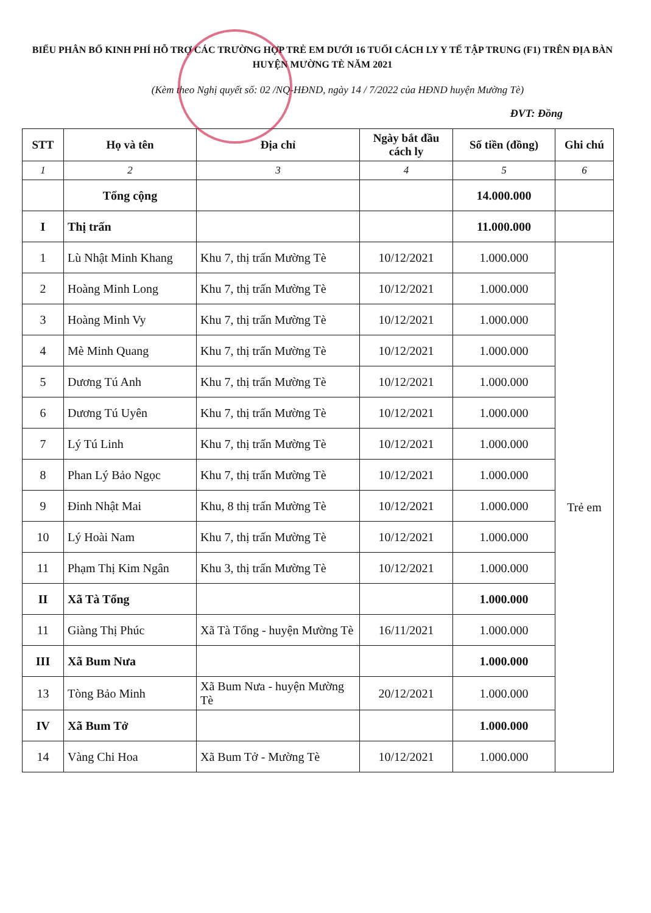BIỂU PHÂN BỔ KINH PHÍ HỖ TRỢ CÁC TRƯỜNG HỢP TRẺ EM DƯỚI 16 TUỔI CÁCH LY Y TẾ TẬP TRUNG (F1) TRÊN ĐỊA BÀN HUYỆN MƯỜNG TÈ NĂM 2021
(Kèm theo Nghị quyết số: 02 /NQ-HĐND, ngày 14 / 7/2022 của HĐND huyện Mường Tè)
ĐVT: Đồng
| STT | Họ và tên | Địa chỉ | Ngày bắt đầu cách ly | Số tiền (đồng) | Ghi chú |
| --- | --- | --- | --- | --- | --- |
| 1 | 2 | 3 | 4 | 5 | 6 |
| | Tổng cộng | | | 14.000.000 | |
| I | Thị trấn | | | 11.000.000 | |
| 1 | Lù Nhật Minh Khang | Khu 7, thị trấn Mường Tè | 10/12/2021 | 1.000.000 | Trẻ em |
| 2 | Hoàng Minh Long | Khu 7, thị trấn Mường Tè | 10/12/2021 | 1.000.000 | |
| 3 | Hoàng Minh Vy | Khu 7, thị trấn Mường Tè | 10/12/2021 | 1.000.000 | |
| 4 | Mè Minh Quang | Khu 7, thị trấn Mường Tè | 10/12/2021 | 1.000.000 | |
| 5 | Dương Tú Anh | Khu 7, thị trấn Mường Tè | 10/12/2021 | 1.000.000 | |
| 6 | Dương Tú Uyên | Khu 7, thị trấn Mường Tè | 10/12/2021 | 1.000.000 | |
| 7 | Lý Tú Linh | Khu 7, thị trấn Mường Tè | 10/12/2021 | 1.000.000 | |
| 8 | Phan Lý Bảo Ngọc | Khu 7, thị trấn Mường Tè | 10/12/2021 | 1.000.000 | |
| 9 | Đinh Nhật Mai | Khu, 8 thị trấn Mường Tè | 10/12/2021 | 1.000.000 | |
| 10 | Lý Hoài Nam | Khu 7, thị trấn Mường Tè | 10/12/2021 | 1.000.000 | |
| 11 | Phạm Thị Kim Ngân | Khu 3, thị trấn Mường Tè | 10/12/2021 | 1.000.000 | |
| II | Xã Tà Tổng | | | 1.000.000 | |
| 11 | Giàng Thị Phúc | Xã Tà Tổng - huyện Mường Tè | 16/11/2021 | 1.000.000 | |
| III | Xã Bum Nưa | | | 1.000.000 | |
| 13 | Tòng Bảo Minh | Xã Bum Nưa - huyện Mường Tè | 20/12/2021 | 1.000.000 | |
| IV | Xã Bum Tở | | | 1.000.000 | |
| 14 | Vàng Chi Hoa | Xã Bum Tở - Mường Tè | 10/12/2021 | 1.000.000 | |